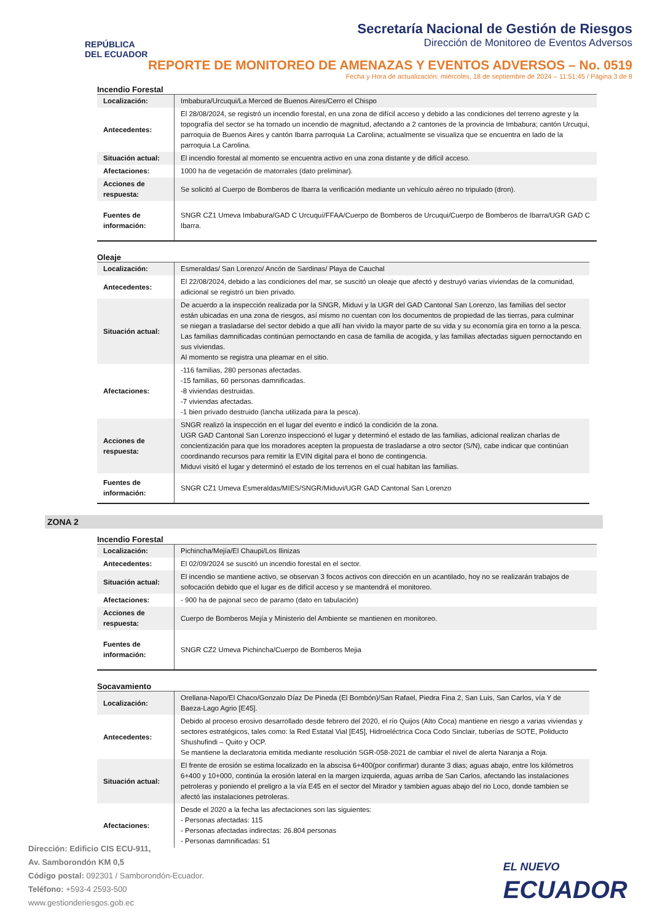REPÚBLICA
DEL ECUADOR
Secretaría Nacional de Gestión de Riesgos
Dirección de Monitoreo de Eventos Adversos
REPORTE DE MONITOREO DE AMENAZAS Y EVENTOS ADVERSOS – No. 0519
Fecha y Hora de actualización: miércoles, 18 de septiembre de 2024 – 11:51:45 / Página 3 de 8
Incendio Forestal
| Localización: | Imbabura/Urcuqui/La Merced de Buenos Aires/Cerro el Chispo |
| Antecedentes: | El 28/08/2024, se registró un incendio forestal, en una zona de difícil acceso y debido a las condiciones del terreno agreste y la topografía del sector se ha tornado un incendio de magnitud, afectando a 2 cantones de la provincia de Imbabura; cantón Urcuqui, parroquia de Buenos Aires y cantón Ibarra parroquia La Carolina; actualmente se visualiza que se encuentra en lado de la parroquia La Carolina. |
| Situación actual: | El incendio forestal al momento se encuentra activo en una zona distante y de difícil acceso. |
| Afectaciones: | 1000 ha de vegetación de matorrales (dato preliminar). |
| Acciones de respuesta: | Se solicitó al Cuerpo de Bomberos de Ibarra la verificación mediante un vehículo aéreo no tripulado (dron). |
| Fuentes de información: | SNGR CZ1 Umeva Imbabura/GAD C Urcuquí/FFAA/Cuerpo de Bomberos de Urcuqui/Cuerpo de Bomberos de Ibarra/UGR GAD C Ibarra. |
Oleaje
| Localización: | Esmeraldas/ San Lorenzo/ Ancón de Sardinas/ Playa de Cauchal |
| Antecedentes: | El 22/08/2024, debido a las condiciones del mar, se suscitó un oleaje que afectó y destruyó varias viviendas de la comunidad, adicional se registró un bien privado. |
| Situación actual: | De acuerdo a la inspección realizada por la SNGR, Miduvi y la UGR del GAD Cantonal San Lorenzo, las familias del sector están ubicadas en una zona de riesgos, así mismo no cuentan con los documentos de propiedad de las tierras, para culminar se niegan a trasladarse del sector debido a que allí han vivido la mayor parte de su vida y su economía gira en torno a la pesca. Las familias damnificadas continúan pernoctando en casa de familia de acogida, y las familias afectadas siguen pernoctando en sus viviendas. Al momento se registra una pleamar en el sitio. |
| Afectaciones: | -116 familias, 280 personas afectadas. -15 familias, 60 personas damnificadas. -8 viviendas destruidas. -7 viviendas afectadas. -1 bien privado destruido (lancha utilizada para la pesca). |
| Acciones de respuesta: | SNGR realizó la inspección en el lugar del evento e indicó la condición de la zona. UGR GAD Cantonal San Lorenzo inspeccionó el lugar y determinó el estado de las familias, adicional realizan charlas de concientización para que los moradores acepten la propuesta de trasladarse a otro sector (S/N), cabe indicar que continúan coordinando recursos para remitir la EVIN digital para el bono de contingencia. Miduvi visitó el lugar y determinó el estado de los terrenos en el cual habitan las familias. |
| Fuentes de información: | SNGR CZ1 Umeva Esmeraldas/MIES/SNGR/Miduvi/UGR GAD Cantonal San Lorenzo |
ZONA 2
Incendio Forestal
| Localización: | Pichincha/Mejía/El Chaupi/Los Ilinizas |
| Antecedentes: | El 02/09/2024 se suscitó un incendio forestal en el sector. |
| Situación actual: | El incendio se mantiene activo, se observan 3 focos activos con dirección en un acantilado, hoy no se realizarán trabajos de sofocación debido que el lugar es de difícil acceso y se mantendrá el monitoreo. |
| Afectaciones: | - 900 ha de pajonal seco de paramo (dato en tabulación) |
| Acciones de respuesta: | Cuerpo de Bomberos Mejía y Ministerio del Ambiente se mantienen en monitoreo. |
| Fuentes de información: | SNGR CZ2 Umeva Pichincha/Cuerpo de Bomberos Mejia |
Socavamiento
| Localización: | Orellana-Napo/El Chaco/Gonzalo Díaz De Pineda (El Bombón)/San Rafael, Piedra Fina 2, San Luis, San Carlos, vía Y de Baeza-Lago Agrio [E45]. |
| Antecedentes: | Debido al proceso erosivo desarrollado desde febrero del 2020, el río Quijos (Alto Coca) mantiene en riesgo a varias viviendas y sectores estratégicos, tales como: la Red Estatal Vial [E45], Hidroeléctrica Coca Codo Sinclair, tuberías de SOTE, Poliducto Shushufindi – Quito y OCP. Se mantiene la declaratoria emitida mediante resolución SGR-058-2021 de cambiar el nivel de alerta Naranja a Roja. |
| Situación actual: | El frente de erosión se estima localizado en la abscisa 6+400(por confirmar) durante 3 dias; aguas abajo, entre los kilómetros 6+400 y 10+000, continúa la erosión lateral en la margen izquierda, aguas arriba de San Carlos, afectando las instalaciones petroleras y poniendo el preligro a la vía E45 en el sector del Mirador y tambien aguas abajo del rio Loco, donde tambien se afectó las instalaciones petroleras. |
| Afectaciones: | Desde el 2020 a la fecha las afectaciones son las siguientes: - Personas afectadas: 115 - Personas afectadas indirectas: 26.804 personas - Personas damnificadas: 51 |
Dirección: Edificio CIS ECU-911,
Av. Samborondón KM 0,5
Código postal: 092301 / Samborondón-Ecuador.
Teléfono: +593-4 2593-500
www.gestionderiesgos.gob.ec
EL NUEVO
ECUADOR